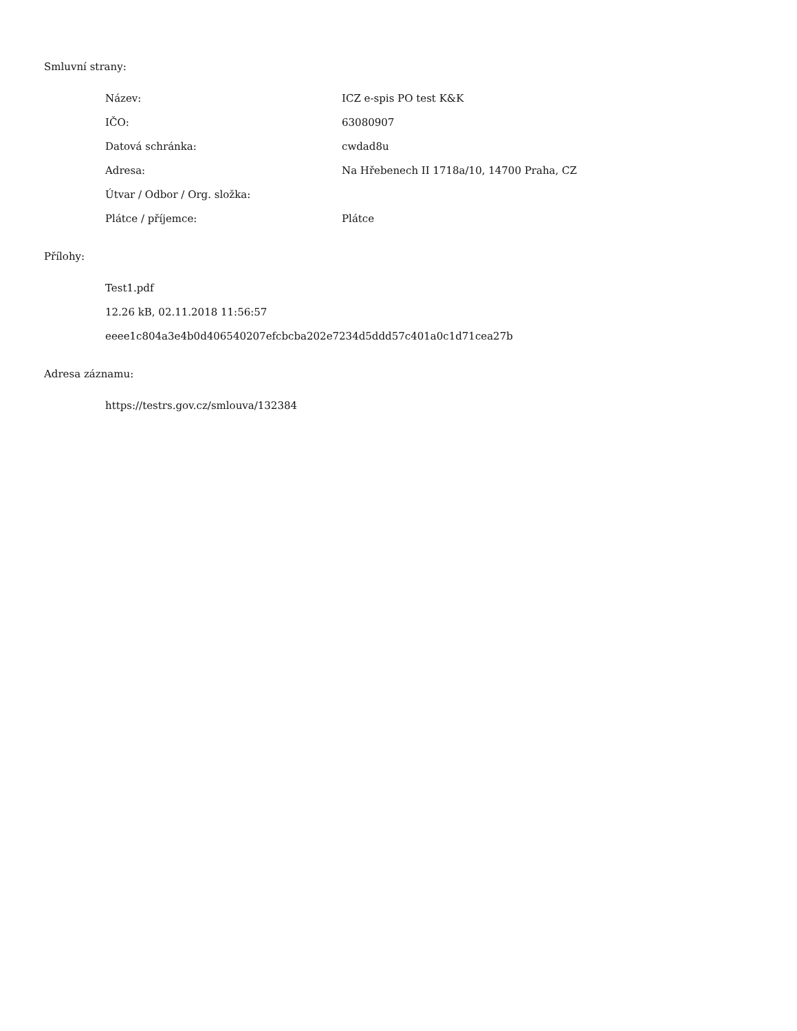Smluvní strany:
| Název: | ICZ e-spis PO test K&K |
| IČO: | 63080907 |
| Datová schránka: | cwdad8u |
| Adresa: | Na Hřebenech II 1718a/10, 14700 Praha, CZ |
| Útvar / Odbor / Org. složka: | |
| Plátce / příjemce: | Plátce |
Přílohy:
Test1.pdf
12.26 kB, 02.11.2018 11:56:57
eeee1c804a3e4b0d406540207efcbcba202e7234d5ddd57c401a0c1d71cea27b
Adresa záznamu:
https://testrs.gov.cz/smlouva/132384